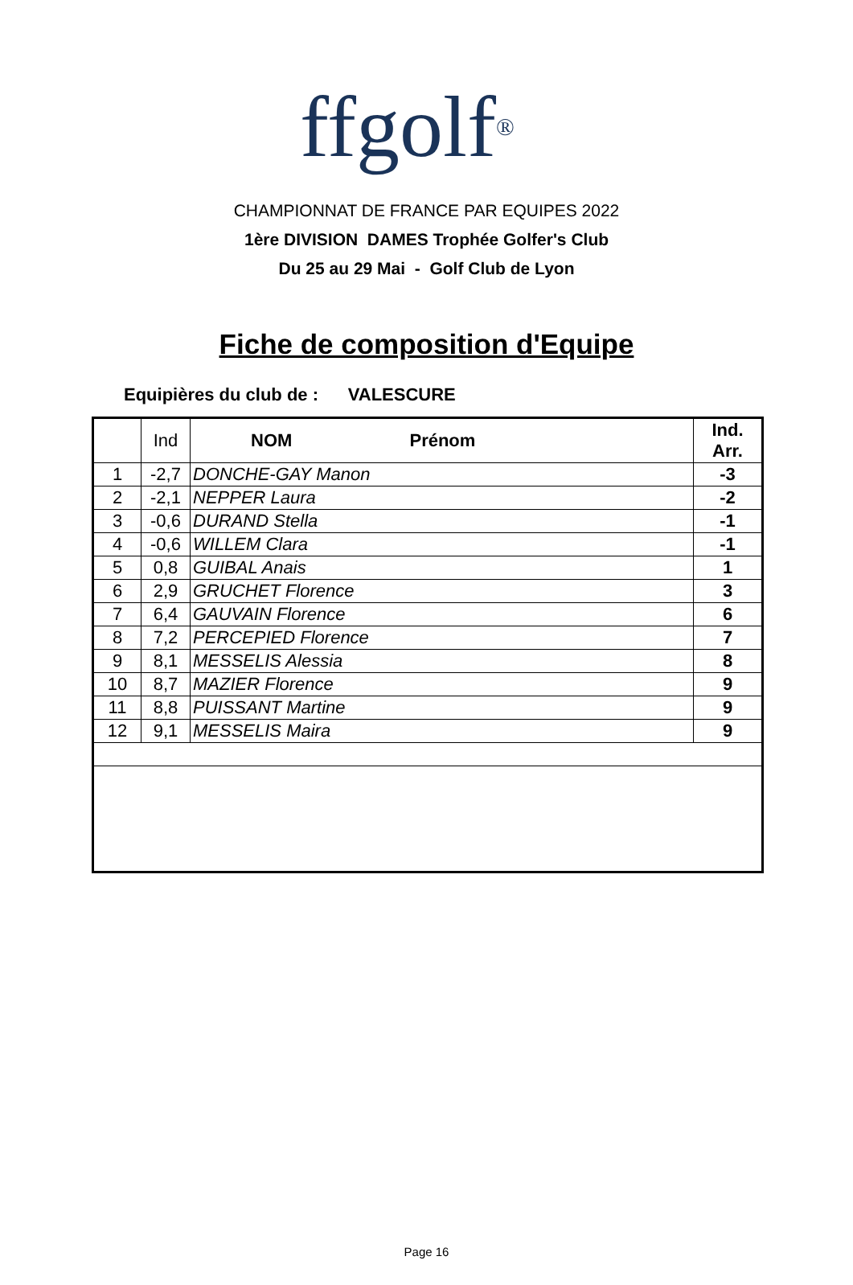ffgolf®
CHAMPIONNAT DE FRANCE PAR EQUIPES 2022
1ère DIVISION DAMES Trophée Golfer's Club
Du 25 au 29 Mai - Golf Club de Lyon
Fiche de composition d'Equipe
Equipières du club de : VALESCURE
| | Ind | NOM Prénom | Ind. Arr. |
| --- | --- | --- | --- |
| 1 | -2,7 | DONCHE-GAY Manon | -3 |
| 2 | -2,1 | NEPPER Laura | -2 |
| 3 | -0,6 | DURAND Stella | -1 |
| 4 | -0,6 | WILLEM Clara | -1 |
| 5 | 0,8 | GUIBAL Anais | 1 |
| 6 | 2,9 | GRUCHET Florence | 3 |
| 7 | 6,4 | GAUVAIN Florence | 6 |
| 8 | 7,2 | PERCEPIED Florence | 7 |
| 9 | 8,1 | MESSELIS Alessia | 8 |
| 10 | 8,7 | MAZIER Florence | 9 |
| 11 | 8,8 | PUISSANT Martine | 9 |
| 12 | 9,1 | MESSELIS Maira | 9 |
Page 16